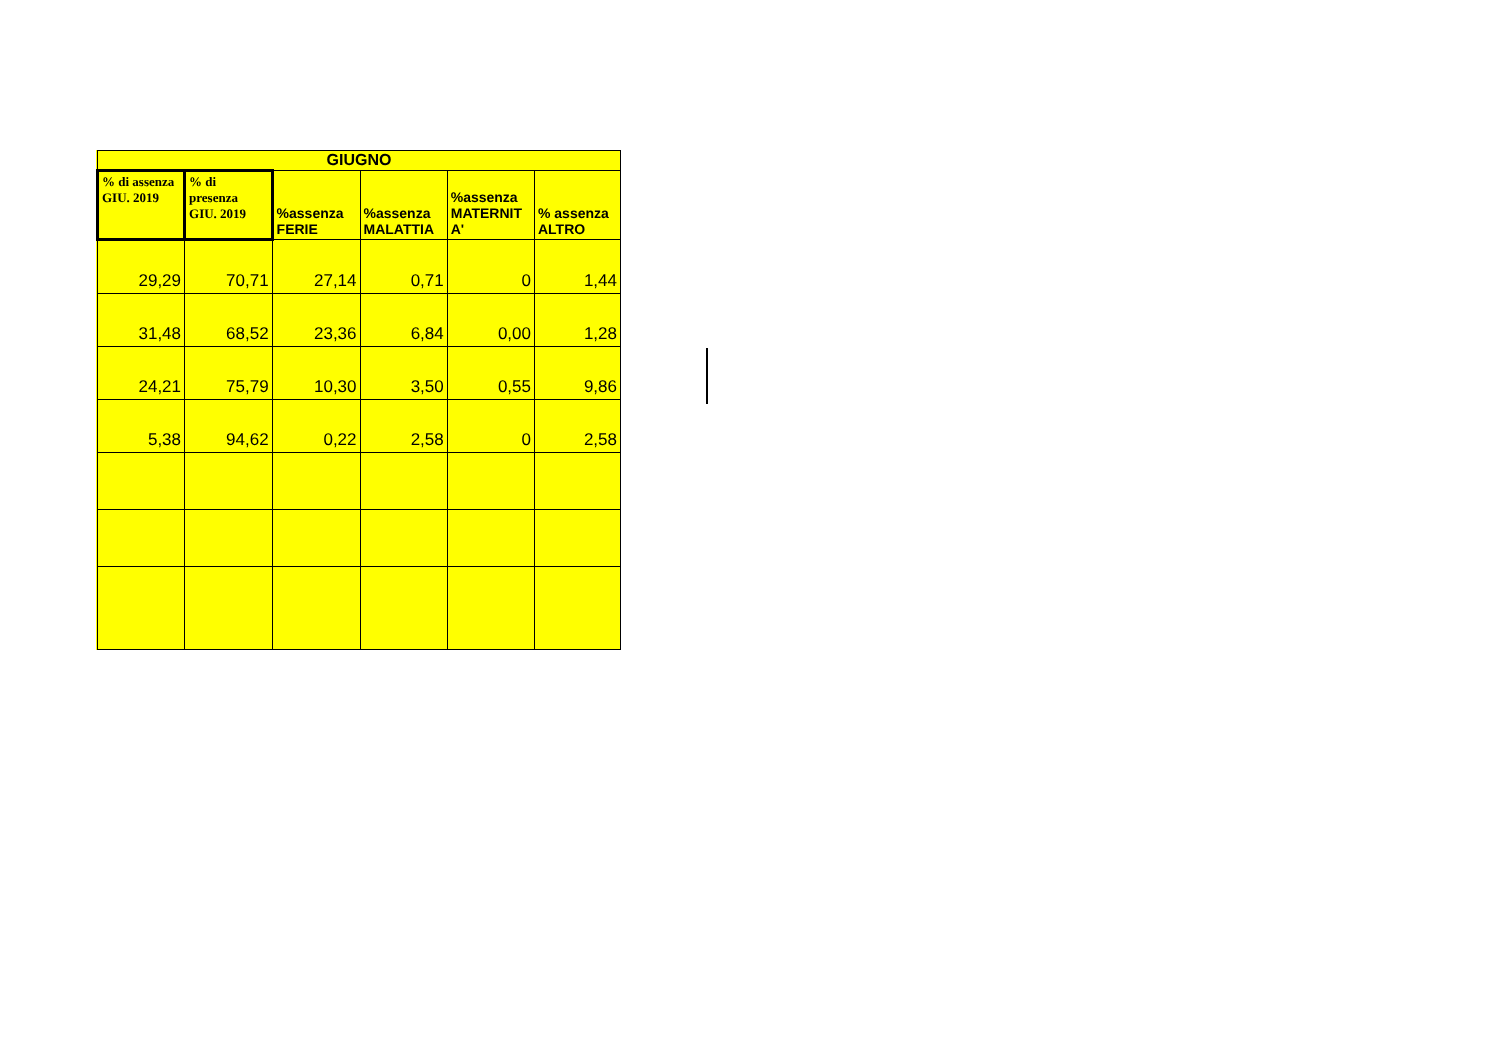| GIUGNO | | | | | |
| --- | --- | --- | --- | --- | --- |
| % di assenza GIU. 2019 | % di presenza GIU. 2019 | %assenza FERIE | %assenza MALATTIA | %assenza MATERNIT A' | % assenza ALTRO |
| 29,29 | 70,71 | 27,14 | 0,71 | 0 | 1,44 |
| 31,48 | 68,52 | 23,36 | 6,84 | 0,00 | 1,28 |
| 24,21 | 75,79 | 10,30 | 3,50 | 0,55 | 9,86 |
| 5,38 | 94,62 | 0,22 | 2,58 | 0 | 2,58 |